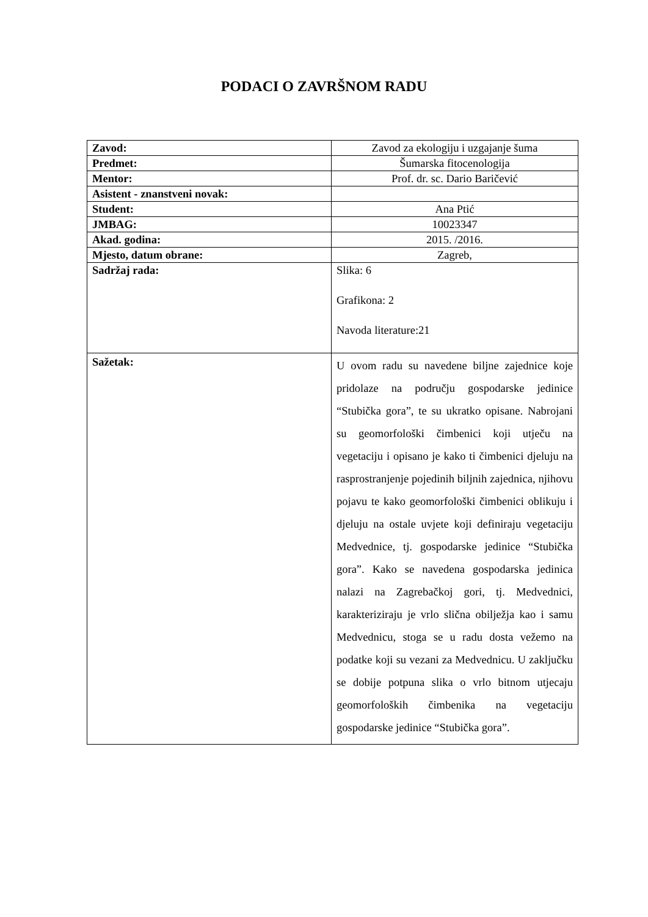PODACI O ZAVRŠNOM RADU
| Zavod: | Zavod za ekologiju i uzgajanje šuma |
| Predmet: | Šumarska fitocenologija |
| Mentor: | Prof. dr. sc. Dario Baričević |
| Asistent - znanstveni novak: | |
| Student: | Ana Ptić |
| JMBAG: | 10023347 |
| Akad. godina: | 2015. /2016. |
| Mjesto, datum obrane: | Zagreb, |
| Sadržaj rada: | Slika: 6 Grafikona: 2 Navoda literature:21 |
| Sažetak: | U ovom radu su navedene biljne zajednice koje pridolaze na području gospodarske jedinice “Stubička gora”, te su ukratko opisane. Nabrojani su geomorfološki čimbenici koji utječu na vegetaciju i opisano je kako ti čimbenici djeluju na rasprostranjenje pojedinih biljnih zajednica, njihovu pojavu te kako geomorfološki čimbenici oblikuju i djeluju na ostale uvjete koji definiraju vegetaciju Medvednice, tj. gospodarske jedinice “Stubička gora”. Kako se navedena gospodarska jedinica nalazi na Zagrebačkoj gori, tj. Medvednici, karakteriziraju je vrlo slična obilježja kao i samu Medvednicu, stoga se u radu dosta vežemo na podatke koji su vezani za Medvednicu. U zaključku se dobije potpuna slika o vrlo bitnom utjecaju geomorfoloških čimbenika na vegetaciju gospodarske jedinice “Stubička gora”. |